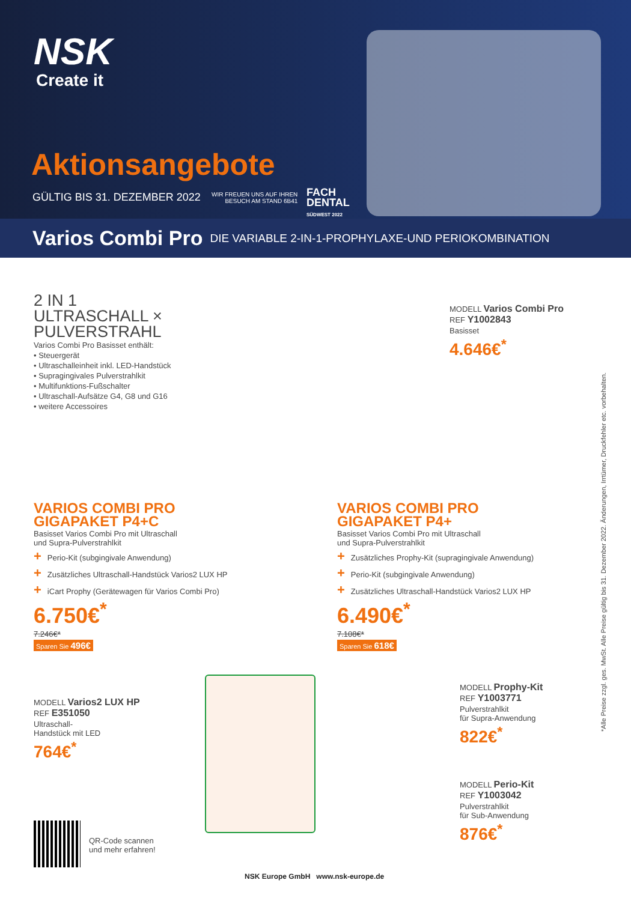NSK
Create it
Aktionsangebote
GÜLTIG BIS 31. DEZEMBER 2022
WIR FREUEN UNS AUF IHREN
BESUCH AM STAND 6B41
FACH
DENTAL
SÜDWEST 2022
Varios Combi Pro DIE VARIABLE 2-IN-1-PROPHYLAXE-UND PERIOKOMBINATION
2 IN 1
ULTRASCHALL ×
PULVERSTRAHL
Varios Combi Pro Basisset enthält:
• Steuergerät
• Ultraschalleinheit inkl. LED-Handstück
• Supragingivales Pulverstrahlkit
• Multifunktions-Fußschalter
• Ultraschall-Aufsätze G4, G8 und G16
• weitere Accessoires
MODELL Varios Combi Pro
REF Y1002843
Basisset
4.646€<sup>*</sup>
VARIOS COMBI PRO
GIGAPAKET P4+C
Basisset Varios Combi Pro mit Ultraschall
und Supra-Pulverstrahlkit
+ Perio-Kit (subgingivale Anwendung)
+ Zusätzliches Ultraschall-Handstück Varios2 LUX HP
+ iCart Prophy (Gerätewagen für Varios Combi Pro)
6.750€<sup>*</sup>
7.246€*
Sparen Sie 496€
VARIOS COMBI PRO
GIGAPAKET P4+
Basisset Varios Combi Pro mit Ultraschall
und Supra-Pulverstrahlkit
+ Zusätzliches Prophy-Kit (supragingivale Anwendung)
+ Perio-Kit (subgingivale Anwendung)
+ Zusätzliches Ultraschall-Handstück Varios2 LUX HP
6.490€<sup>*</sup>
7.108€*
Sparen Sie 618€
MODELL Varios2 LUX HP
REF E351050
Ultraschall-
Handstück mit LED
764€<sup>*</sup>
MODELL Prophy-Kit
REF Y1003771
Pulverstrahlkit
für Supra-Anwendung
822€<sup>*</sup>
MODELL Perio-Kit
REF Y1003042
Pulverstrahlkit
für Sub-Anwendung
876€<sup>*</sup>
QR-Code scannen
und mehr erfahren!
NSK Europe GmbH www.nsk-europe.de
*Alle Preise zzgl. ges. MwSt. Alle Preise gültig bis 31. Dezember 2022. Änderungen, Irrtümer, Druckfehler etc. vorbehalten.